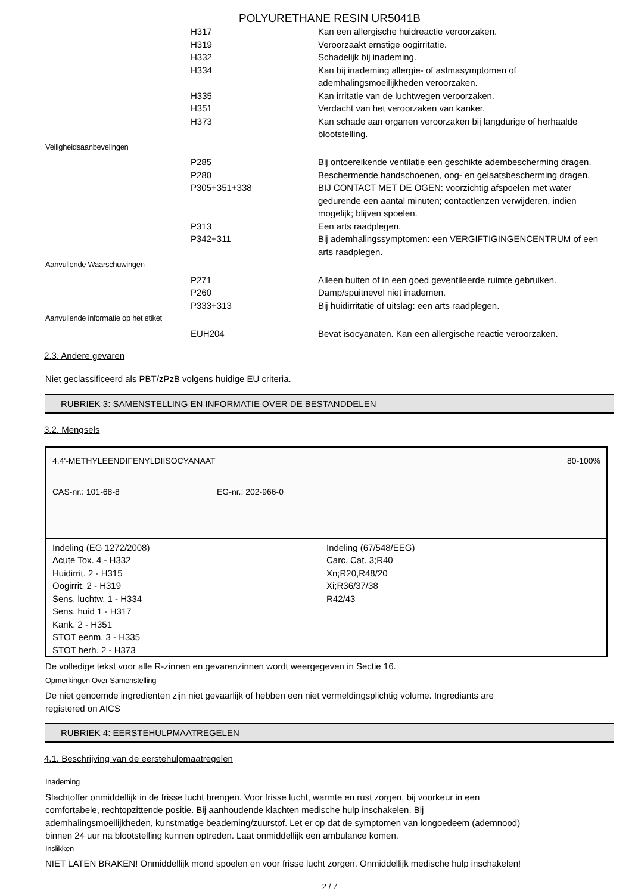POLYURETHANE RESIN UR5041B
| | H317 | Kan een allergische huidreactie veroorzaken. |
| | H319 | Veroorzaakt ernstige oogirritatie. |
| | H332 | Schadelijk bij inademing. |
| | H334 | Kan bij inademing allergie- of astmasymptomen of ademhalingsmoeilijkheden veroorzaken. |
| | H335 | Kan irritatie van de luchtwegen veroorzaken. |
| | H351 | Verdacht van het veroorzaken van kanker. |
| | H373 | Kan schade aan organen veroorzaken bij langdurige of herhaalde blootstelling. |
| Veiligheidsaanbevelingen | | |
| | P285 | Bij ontoereikende ventilatie een geschikte adembescherming dragen. |
| | P280 | Beschermende handschoenen, oog- en gelaatsbescherming dragen. |
| | P305+351+338 | BIJ CONTACT MET DE OGEN: voorzichtig afspoelen met water gedurende een aantal minuten; contactlenzen verwijderen, indien mogelijk; blijven spoelen. |
| | P313 | Een arts raadplegen. |
| | P342+311 | Bij ademhalingssymptomen: een VERGIFTIGINGENCENTRUM of een arts raadplegen. |
| Aanvullende Waarschuwingen | | |
| | P271 | Alleen buiten of in een goed geventileerde ruimte gebruiken. |
| | P260 | Damp/spuitnevel niet inademen. |
| | P333+313 | Bij huidirritatie of uitslag: een arts raadplegen. |
| Aanvullende informatie op het etiket | | |
| | EUH204 | Bevat isocyanaten. Kan een allergische reactie veroorzaken. |
2.3. Andere gevaren
Niet geclassificeerd als PBT/zPzB volgens huidige EU criteria.
RUBRIEK 3: SAMENSTELLING EN INFORMATIE OVER DE BESTANDDELEN
3.2. Mengsels
4,4'-METHYLEENDIFENYLDIISOCYANAAT 80-100%
CAS-nr.: 101-68-8 EG-nr.: 202-966-0
Indeling (EG 1272/2008)
Acute Tox. 4 - H332
Huidirrit. 2 - H315
Oogirrit. 2 - H319
Sens. luchtw. 1 - H334
Sens. huid 1 - H317
Kank. 2 - H351
STOT eenm. 3 - H335
STOT herh. 2 - H373
Indeling (67/548/EEG)
Carc. Cat. 3;R40
Xn;R20,R48/20
Xi;R36/37/38
R42/43
De volledige tekst voor alle R-zinnen en gevarenzinnen wordt weergegeven in Sectie 16.
Opmerkingen Over Samenstelling
De niet genoemde ingredienten zijn niet gevaarlijk of hebben een niet vermeldingsplichtig volume. Ingrediants are
registered on AICS
RUBRIEK 4: EERSTEHULPMAATREGELEN
4.1. Beschrijving van de eerstehulpmaatregelen
Inademing
Slachtoffer onmiddellijk in de frisse lucht brengen. Voor frisse lucht, warmte en rust zorgen, bij voorkeur in een
comfortabele, rechtopzittende positie. Bij aanhoudende klachten medische hulp inschakelen. Bij
ademhalingsmoeilijkheden, kunstmatige beademing/zuurstof. Let er op dat de symptomen van longoedeem (ademnood)
binnen 24 uur na blootstelling kunnen optreden. Laat onmiddellijk een ambulance komen.
Inslikken
NIET LATEN BRAKEN! Onmiddellijk mond spoelen en voor frisse lucht zorgen. Onmiddellijk medische hulp inschakelen!
2 / 7